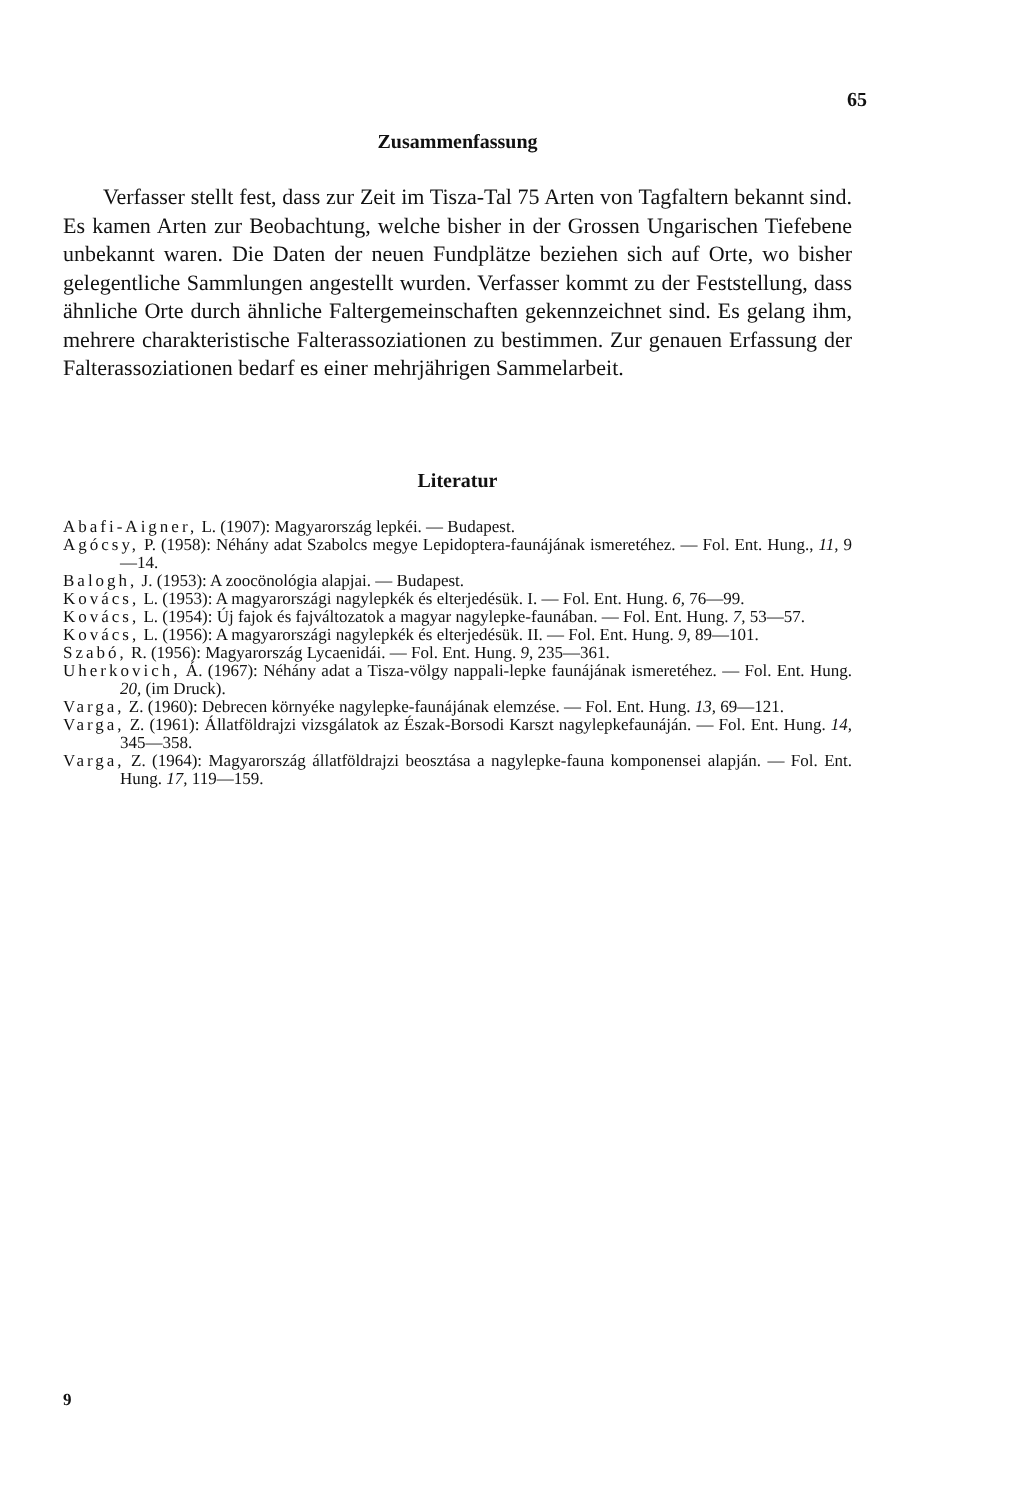65
Zusammenfassung
Verfasser stellt fest, dass zur Zeit im Tisza-Tal 75 Arten von Tagfaltern bekannt sind. Es kamen Arten zur Beobachtung, welche bisher in der Grossen Ungarischen Tiefebene unbekannt waren. Die Daten der neuen Fundplätze beziehen sich auf Orte, wo bisher gelegentliche Sammlungen angestellt wurden. Verfasser kommt zu der Feststellung, dass ähnliche Orte durch ähnliche Faltergemeinschaften gekennzeichnet sind. Es gelang ihm, mehrere charakteristische Falterassoziationen zu bestimmen. Zur genauen Erfassung der Falterassoziationen bedarf es einer mehrjährigen Sammelarbeit.
Literatur
Abafi-Aigner, L. (1907): Magyarország lepkéi. — Budapest.
Agócsy, P. (1958): Néhány adat Szabolcs megye Lepidoptera-faunájának ismeretéhez. — Fol. Ent. Hung., 11, 9—14.
Balogh, J. (1953): A zoocönológia alapjai. — Budapest.
Kovács, L. (1953): A magyarországi nagylepkék és elterjedésük. I. — Fol. Ent. Hung. 6, 76—99.
Kovács, L. (1954): Új fajok és fajváltozatok a magyar nagylepke-faunában. — Fol. Ent. Hung. 7, 53—57.
Kovács, L. (1956): A magyarországi nagylepkék és elterjedésük. II. — Fol. Ent. Hung. 9, 89—101.
Szabó, R. (1956): Magyarország Lycaenidái. — Fol. Ent. Hung. 9, 235—361.
Uherkovich, Á. (1967): Néhány adat a Tisza-völgy nappali-lepke faunájának ismeretéhez. — Fol. Ent. Hung. 20, (im Druck).
Varga, Z. (1960): Debrecen környéke nagylepke-faunájának elemzése. — Fol. Ent. Hung. 13, 69—121.
Varga, Z. (1961): Állatföldrajzi vizsgálatok az Észak-Borsodi Karszt nagylepkefaunáján. — Fol. Ent. Hung. 14, 345—358.
Varga, Z. (1964): Magyarország állatföldrajzi beosztása a nagylepke-fauna komponensei alapján. — Fol. Ent. Hung. 17, 119—159.
9